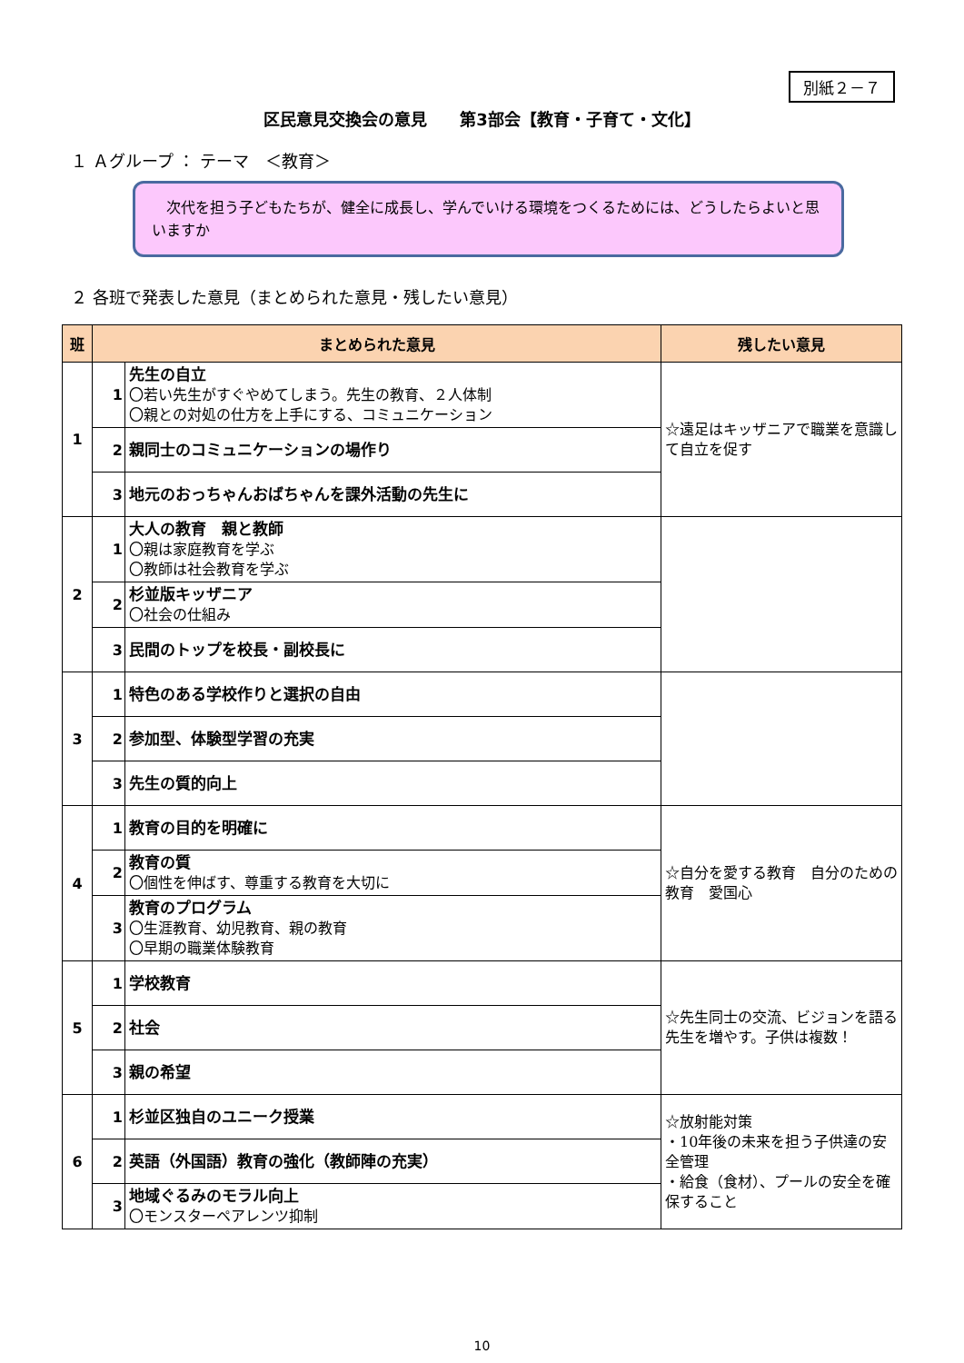別紙２－７
区民意見交換会の意見　　第3部会【教育・子育て・文化】
１ Ａグループ ： テーマ　＜教育＞
　次代を担う子どもたちが、健全に成長し、学んでいける環境をつくるためには、どうしたらよいと思いますか
２ 各班で発表した意見（まとめられた意見・残したい意見）
| 班 | まとめられた意見 | | 残したい意見 |
| --- | --- | --- | --- |
| 1 | 1 | 先生の自立 〇若い先生がすぐやめてしまう。先生の教育、２人体制 〇親との対処の仕方を上手にする、コミュニケーション | ☆遠足はキッザニアで職業を意識して自立を促す |
| | 2 | 親同士のコミュニケーションの場作り | |
| | 3 | 地元のおっちゃんおばちゃんを課外活動の先生に | |
| 2 | 1 | 大人の教育 親と教師 〇親は家庭教育を学ぶ 〇教師は社会教育を学ぶ | |
| | 2 | 杉並版キッザニア 〇社会の仕組み | |
| | 3 | 民間のトップを校長・副校長に | |
| 3 | 1 | 特色のある学校作りと選択の自由 | |
| | 2 | 参加型、体験型学習の充実 | |
| | 3 | 先生の質的向上 | |
| 4 | 1 | 教育の目的を明確に | ☆自分を愛する教育 自分のための教育 愛国心 |
| | 2 | 教育の質 〇個性を伸ばす、尊重する教育を大切に | |
| | 3 | 教育のプログラム 〇生涯教育、幼児教育、親の教育 〇早期の職業体験教育 | |
| 5 | 1 | 学校教育 | ☆先生同士の交流、ビジョンを語る先生を増やす。子供は複数！ |
| | 2 | 社会 | |
| | 3 | 親の希望 | |
| 6 | 1 | 杉並区独自のユニーク授業 | ☆放射能対策 ・10年後の未来を担う子供達の安全管理 ・給食（食材）、プールの安全を確保すること |
| | 2 | 英語（外国語）教育の強化（教師陣の充実） | |
| | 3 | 地域ぐるみのモラル向上 〇モンスターペアレンツ抑制 | |
10